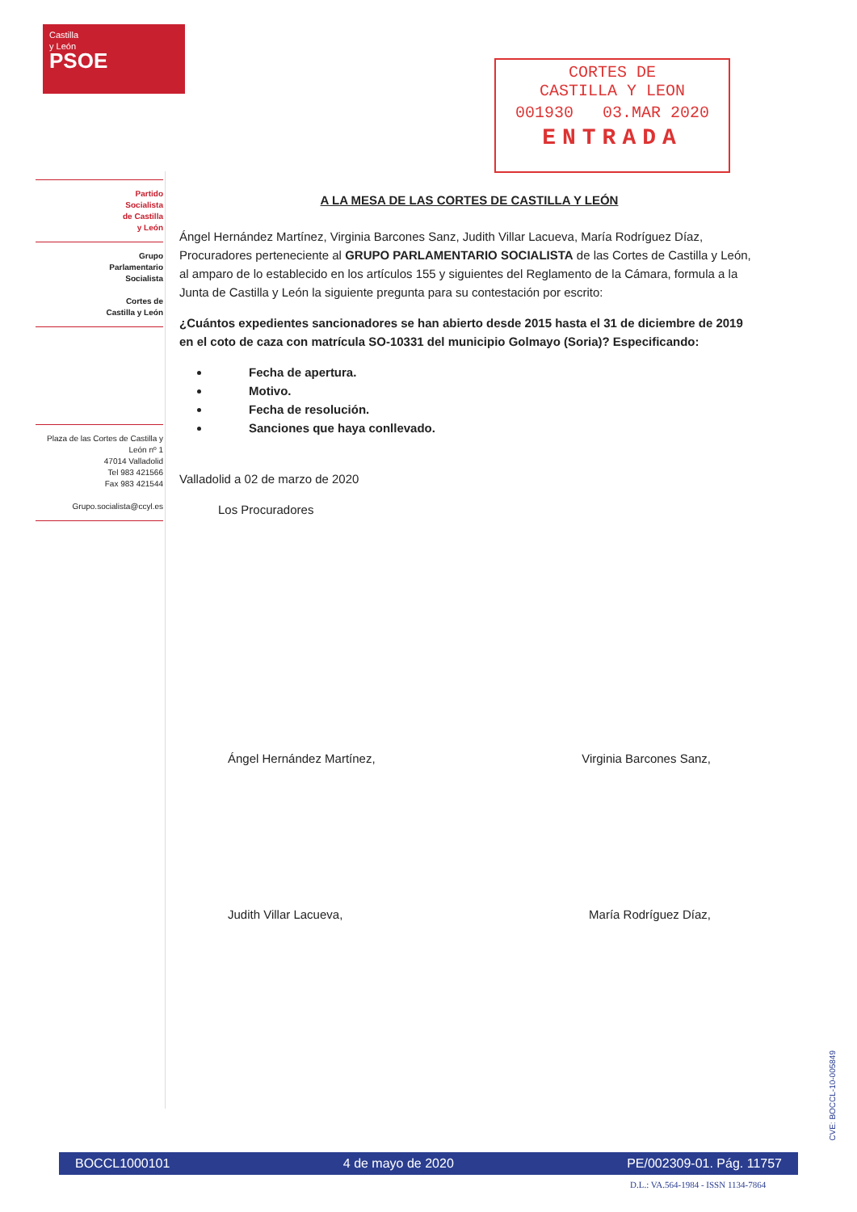Castilla
y León
PSOE
CORTES DE
CASTILLA Y LEON
001930 03.MAR 2020
ENTRADA
Partido
Socialista
de Castilla
y León
Grupo
Parlamentario
Socialista
Cortes de
Castilla y León
Plaza de las Cortes de Castilla y León nº 1
47014 Valladolid
Tel 983 421566
Fax 983 421544
Grupo.socialista@ccyl.es
A LA MESA DE LAS CORTES DE CASTILLA Y LEÓN
Ángel Hernández Martínez, Virginia Barcones Sanz, Judith Villar Lacueva, María Rodríguez Díaz, Procuradores perteneciente al GRUPO PARLAMENTARIO SOCIALISTA de las Cortes de Castilla y León, al amparo de lo establecido en los artículos 155 y siguientes del Reglamento de la Cámara, formula a la Junta de Castilla y León la siguiente pregunta para su contestación por escrito:
¿Cuántos expedientes sancionadores se han abierto desde 2015 hasta el 31 de diciembre de 2019 en el coto de caza con matrícula SO-10331 del municipio Golmayo (Soria)? Especificando:
Fecha de apertura.
Motivo.
Fecha de resolución.
Sanciones que haya conllevado.
Valladolid a 02 de marzo de 2020
Los Procuradores
Ángel Hernández Martínez, Virginia Barcones Sanz,
Judith Villar Lacueva, María Rodríguez Díaz,
BOCCL1000101 4 de mayo de 2020 PE/002309-01. Pág. 11757
D.L.: VA.564-1984 - ISSN 1134-7864
CVE: BOCCL-10-005849